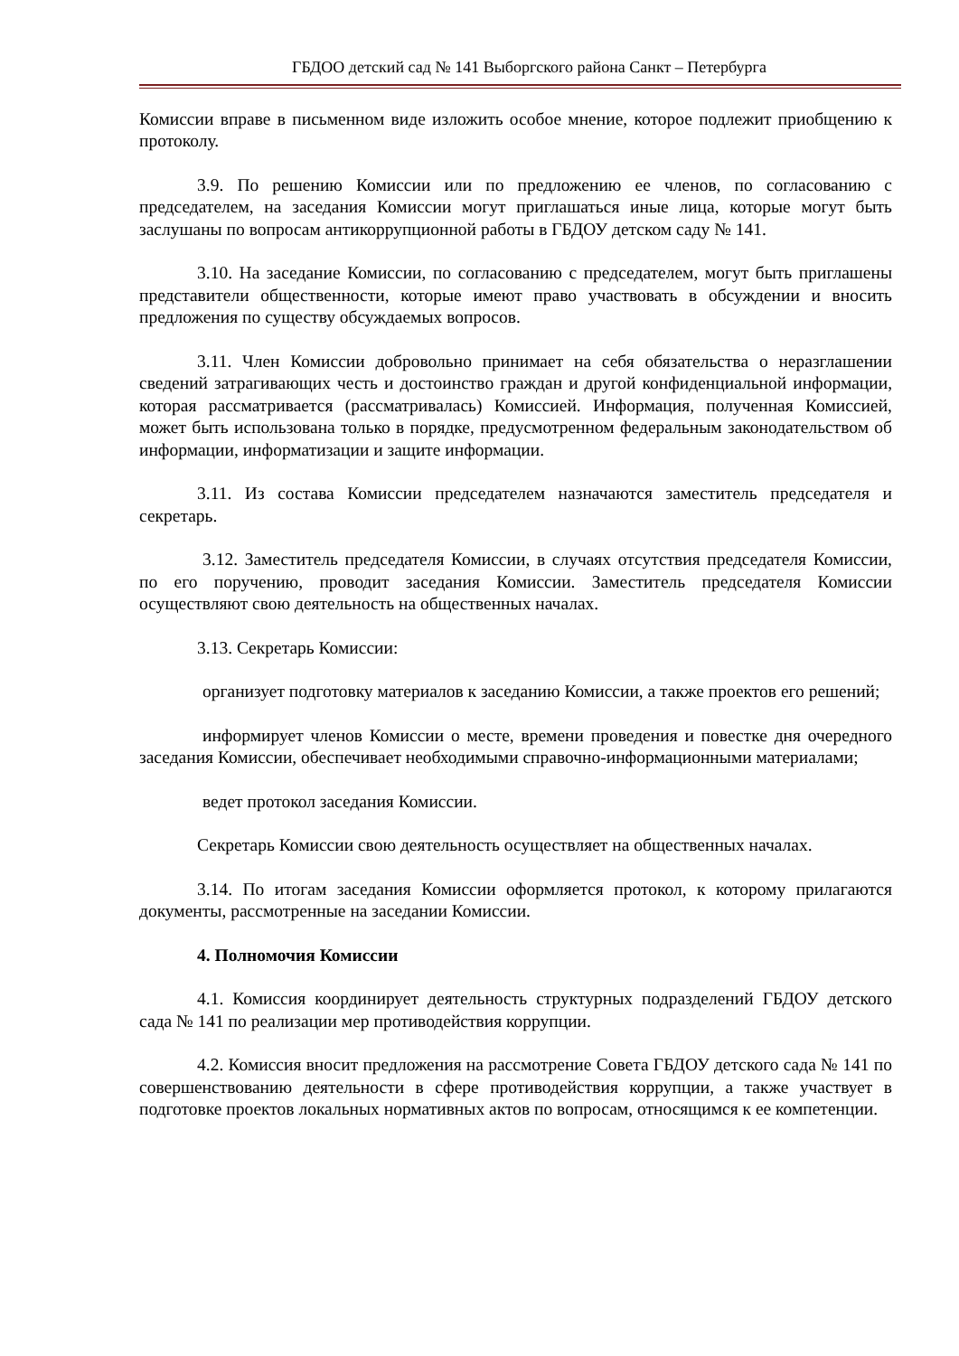ГБДОО детский сад № 141 Выборгского района Санкт – Петербурга
Комиссии вправе в письменном виде изложить особое мнение, которое подлежит приобщению к протоколу.
3.9. По решению Комиссии или по предложению ее членов, по согласованию с председателем, на заседания Комиссии могут приглашаться иные лица, которые могут быть заслушаны по вопросам антикоррупционной работы в ГБДОУ детском саду № 141.
3.10. На заседание Комиссии, по согласованию с председателем, могут быть приглашены представители общественности, которые имеют право участвовать в обсуждении и вносить предложения по существу обсуждаемых вопросов.
3.11. Член Комиссии добровольно принимает на себя обязательства о неразглашении сведений затрагивающих честь и достоинство граждан и другой конфиденциальной информации, которая рассматривается (рассматривалась) Комиссией. Информация, полученная Комиссией, может быть использована только в порядке, предусмотренном федеральным законодательством об информации, информатизации и защите информации.
3.11. Из состава Комиссии председателем назначаются заместитель председателя и секретарь.
3.12. Заместитель председателя Комиссии, в случаях отсутствия председателя Комиссии, по его поручению, проводит заседания Комиссии. Заместитель председателя Комиссии осуществляют свою деятельность на общественных началах.
3.13. Секретарь Комиссии:
организует подготовку материалов к заседанию Комиссии, а также проектов его решений;
информирует членов Комиссии о месте, времени проведения и повестке дня очередного заседания Комиссии, обеспечивает необходимыми справочно-информационными материалами;
ведет протокол заседания Комиссии.
Секретарь Комиссии свою деятельность осуществляет на общественных началах.
3.14. По итогам заседания Комиссии оформляется протокол, к которому прилагаются документы, рассмотренные на заседании Комиссии.
4. Полномочия Комиссии
4.1. Комиссия координирует деятельность структурных подразделений ГБДОУ детского сада № 141 по реализации мер противодействия коррупции.
4.2. Комиссия вносит предложения на рассмотрение Совета ГБДОУ детского сада № 141 по совершенствованию деятельности в сфере противодействия коррупции, а также участвует в подготовке проектов локальных нормативных актов по вопросам, относящимся к ее компетенции.